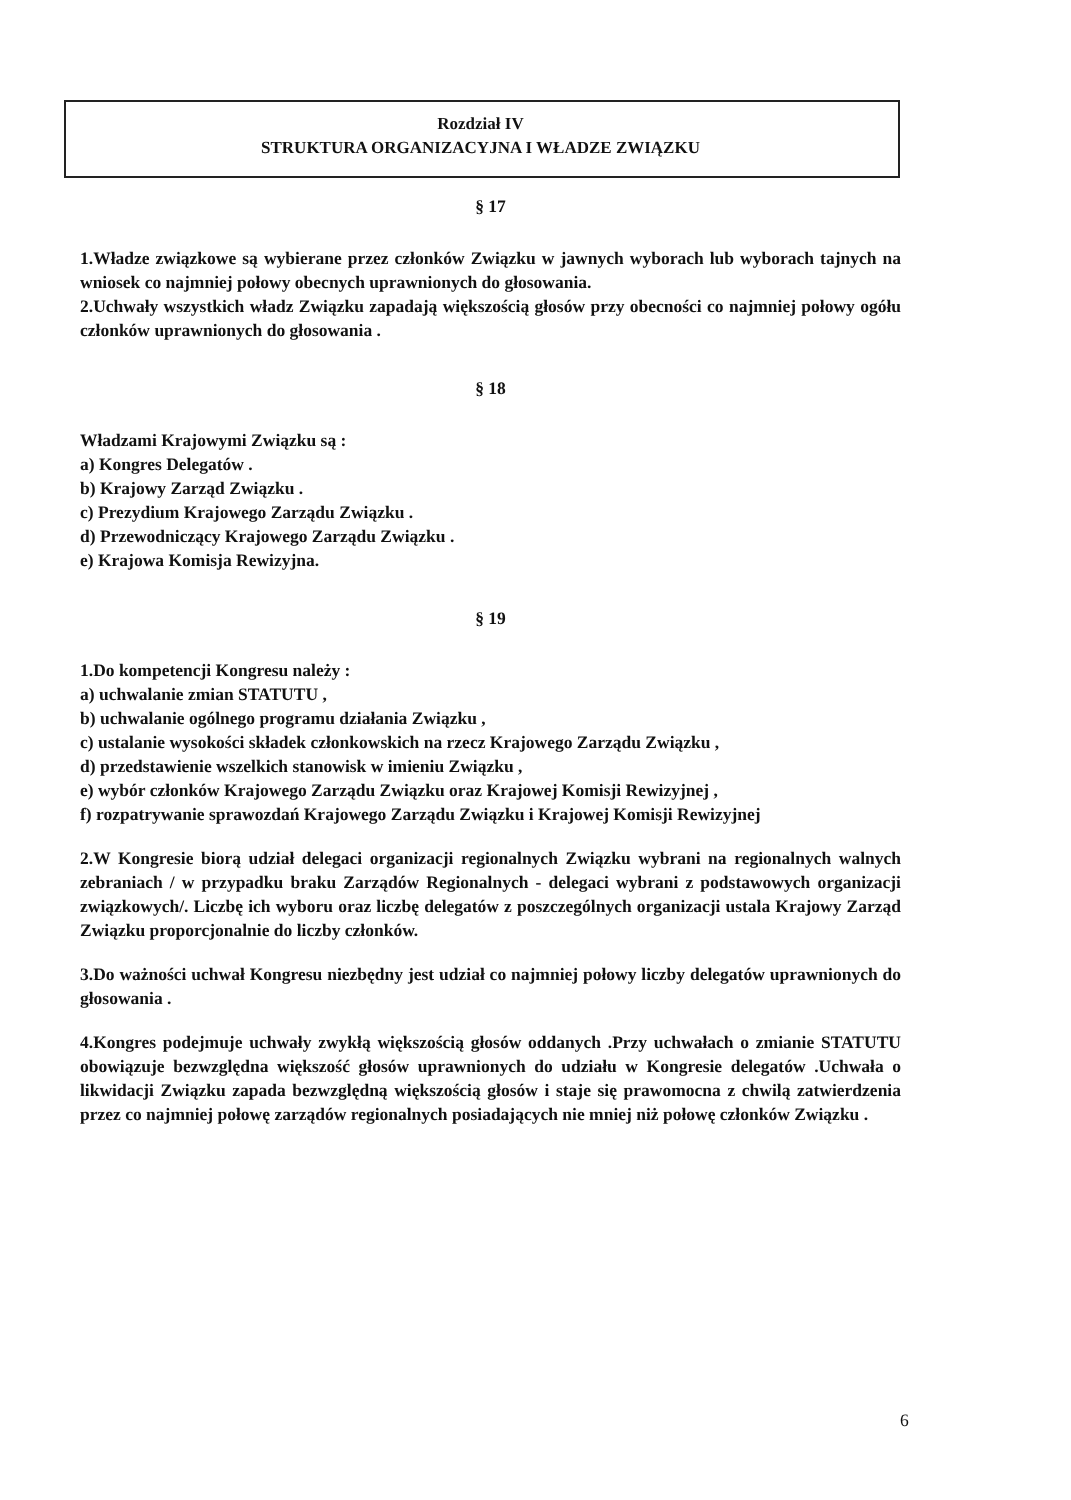Rozdział IV
STRUKTURA ORGANIZACYJNA I WŁADZE ZWIĄZKU
§ 17
1.Władze związkowe są wybierane przez członków Związku w jawnych wyborach lub wyborach tajnych na wniosek co najmniej połowy obecnych uprawnionych do głosowania.
2.Uchwały wszystkich władz Związku zapadają większością głosów przy obecności co najmniej połowy ogółu członków uprawnionych do głosowania .
§ 18
Władzami Krajowymi Związku są :
a) Kongres Delegatów .
b) Krajowy Zarząd Związku .
c) Prezydium Krajowego Zarządu Związku .
d) Przewodniczący Krajowego Zarządu Związku .
e) Krajowa Komisja Rewizyjna.
§ 19
1.Do kompetencji Kongresu należy :
a) uchwalanie zmian STATUTU ,
b) uchwalanie ogólnego programu działania Związku ,
c) ustalanie wysokości składek członkowskich na rzecz Krajowego Zarządu Związku ,
d) przedstawienie wszelkich stanowisk w imieniu Związku ,
e) wybór członków Krajowego Zarządu Związku oraz Krajowej Komisji Rewizyjnej ,
f) rozpatrywanie sprawozdań Krajowego Zarządu Związku i Krajowej Komisji Rewizyjnej
2.W Kongresie biorą udział delegaci organizacji regionalnych Związku wybrani na regionalnych walnych zebraniach / w przypadku braku Zarządów Regionalnych - delegaci wybrani z podstawowych organizacji związkowych/. Liczbę ich wyboru oraz liczbę delegatów z poszczególnych organizacji ustala Krajowy Zarząd Związku proporcjonalnie do liczby członków.
3.Do ważności uchwał Kongresu niezbędny jest udział co najmniej połowy liczby delegatów uprawnionych do głosowania .
4.Kongres podejmuje uchwały zwykłą większością głosów oddanych .Przy uchwałach o zmianie STATUTU obowiązuje bezwzględna większość głosów uprawnionych do udziału w Kongresie delegatów .Uchwała o likwidacji Związku zapada bezwzględną większością głosów i staje się prawomocna z chwilą zatwierdzenia przez co najmniej połowę zarządów regionalnych posiadających nie mniej niż połowę członków Związku .
6